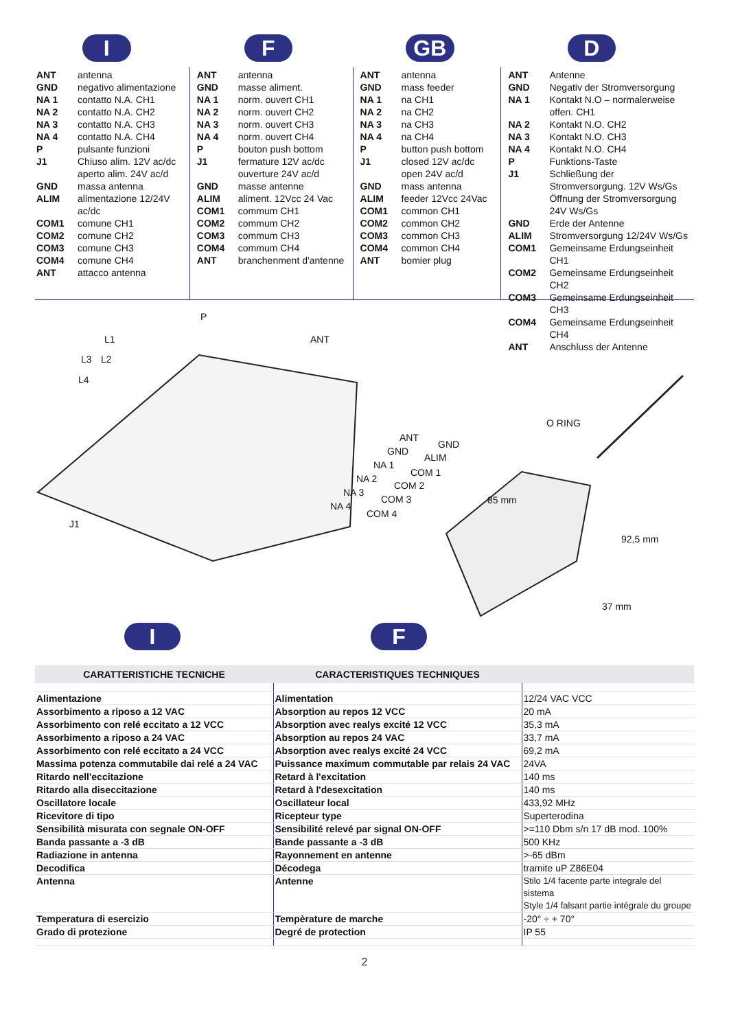I F GB D
| ANT | antenna |
| GND | negativo alimentazione |
| NA 1 | contatto N.A. CH1 |
| NA 2 | contatto N.A. CH2 |
| NA 3 | contatto N.A. CH3 |
| NA 4 | contatto N.A. CH4 |
| P | pulsante funzioni |
| J1 | Chiuso alim. 12V ac/dc aperto alim. 24V ac/d |
| GND | massa antenna |
| ALIM | alimentazione 12/24V ac/dc |
| COM1 | comune CH1 |
| COM2 | comune CH2 |
| COM3 | comune CH3 |
| COM4 | comune CH4 |
| ANT | attacco antenna |
| ANT | antenna |
| GND | masse aliment. |
| NA 1 | norm. ouvert CH1 |
| NA 2 | norm. ouvert CH2 |
| NA 3 | norm. ouvert CH3 |
| NA 4 | norm. ouvert CH4 |
| P | bouton push bottom |
| J1 | fermature 12V ac/dc ouverture 24V ac/d |
| GND | masse antenne |
| ALIM | aliment. 12Vcc 24 Vac |
| COM1 | commum CH1 |
| COM2 | commum CH2 |
| COM3 | commum CH3 |
| COM4 | commum CH4 |
| ANT | branchenment d'antenne |
| ANT | antenna |
| GND | mass feeder |
| NA 1 | na CH1 |
| NA 2 | na CH2 |
| NA 3 | na CH3 |
| NA 4 | na CH4 |
| P | button push bottom |
| J1 | closed 12V ac/dc open 24V ac/d |
| GND | mass antenna |
| ALIM | feeder 12Vcc 24Vac |
| COM1 | common CH1 |
| COM2 | common CH2 |
| COM3 | common CH3 |
| COM4 | common CH4 |
| ANT | bomier plug |
| ANT | Antenne |
| GND | Negativ der Stromversorgung |
| NA 1 | Kontakt N.O – normalerweise offen. CH1 |
| NA 2 | Kontakt N.O. CH2 |
| NA 3 | Kontakt N.O. CH3 |
| NA 4 | Kontakt N.O. CH4 |
| P | Funktions-Taste |
| J1 | Schließung der Stromversorgung. 12V Ws/Gs Öffnung der Stromversorgung 24V Ws/Gs |
| GND | Erde der Antenne |
| ALIM | Stromversorgung 12/24V Ws/Gs |
| COM1 | Gemeinsame Erdungseinheit CH1 |
| COM2 | Gemeinsame Erdungseinheit CH2 |
| COM3 | Gemeinsame Erdungseinheit CH3 |
| COM4 | Gemeinsame Erdungseinheit CH4 |
| ANT | Anschluss der Antenne |
P
L1 ANT
L3 L2
L4
O RING
ANT
GND
GND
ALIM
NA 1
COM 1
NA 2
COM 2
NA 3
COM 3
NA 4
COM 4
85 mm
92,5 mm
J1
37 mm
I F
| CARATTERISTICHE TECNICHE | CARACTERISTIQUES TECHNIQUES | |
| --- | --- | --- |
| Alimentazione | Alimentation | 12/24 VAC VCC |
| Assorbimento a riposo a 12 VAC | Absorption au repos 12 VCC | 20 mA |
| Assorbimento con relé eccitato a 12 VCC | Absorption avec realys excité 12 VCC | 35,3 mA |
| Assorbimento a riposo a 24 VAC | Absorption au repos 24 VAC | 33,7 mA |
| Assorbimento con relé eccitato a 24 VCC | Absorption avec realys excité 24 VCC | 69,2 mA |
| Massima potenza commutabile dai relé a 24 VAC | Puissance maximum commutable par relais 24 VAC | 24VA |
| Ritardo nell'eccitazione | Retard à l'excitation | 140 ms |
| Ritardo alla diseccitazione | Retard à l'desexcitation | 140 ms |
| Oscillatore locale | Oscillateur local | 433,92 MHz |
| Ricevitore di tipo | Ricepteur type | Superterodina |
| Sensibilità misurata con segnale ON-OFF | Sensibilité relevé par signal ON-OFF | >=110 Dbm s/n 17 dB mod. 100% |
| Banda passante a -3 dB | Bande passante a -3 dB | 500 KHz |
| Radiazione in antenna | Rayonnement en antenne | >-65 dBm |
| Decodifica | Décodega | tramite uP Z86E04 |
| Antenna | Antenne | Stilo 1/4 facente parte integrale del sistema Style 1/4 falsant partie intégrale du groupe |
| Temperatura di esercizio | Tempèrature de marche | -20° ÷ + 70° |
| Grado di protezione | Degré de protection | IP 55 |
2